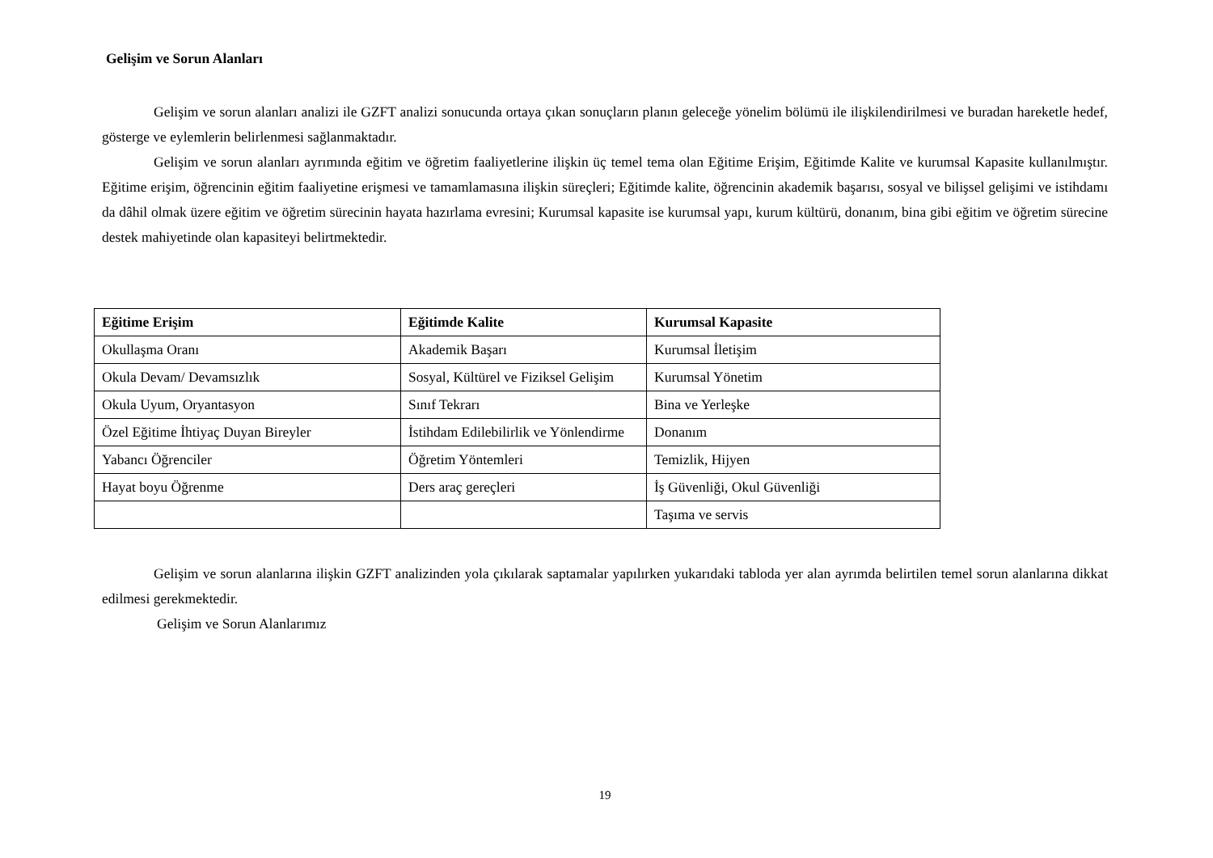Gelişim ve Sorun Alanları
Gelişim ve sorun alanları analizi ile GZFT analizi sonucunda ortaya çıkan sonuçların planın geleceğe yönelim bölümü ile ilişkilendirilmesi ve buradan hareketle hedef, gösterge ve eylemlerin belirlenmesi sağlanmaktadır.
Gelişim ve sorun alanları ayrımında eğitim ve öğretim faaliyetlerine ilişkin üç temel tema olan Eğitime Erişim, Eğitimde Kalite ve kurumsal Kapasite kullanılmıştır. Eğitime erişim, öğrencinin eğitim faaliyetine erişmesi ve tamamlamasına ilişkin süreçleri; Eğitimde kalite, öğrencinin akademik başarısı, sosyal ve bilişsel gelişimi ve istihdamı da dâhil olmak üzere eğitim ve öğretim sürecinin hayata hazırlama evresini; Kurumsal kapasite ise kurumsal yapı, kurum kültürü, donanım, bina gibi eğitim ve öğretim sürecine destek mahiyetinde olan kapasiteyi belirtmektedir.
| Eğitime Erişim | Eğitimde Kalite | Kurumsal Kapasite |
| --- | --- | --- |
| Okullaşma Oranı | Akademik Başarı | Kurumsal İletişim |
| Okula Devam/ Devamsızlık | Sosyal, Kültürel ve Fiziksel Gelişim | Kurumsal Yönetim |
| Okula Uyum, Oryantasyon | Sınıf Tekrarı | Bina ve Yerleşke |
| Özel Eğitime İhtiyaç Duyan Bireyler | İstihdam Edilebilirlik ve Yönlendirme | Donanım |
| Yabancı Öğrenciler | Öğretim Yöntemleri | Temizlik, Hijyen |
| Hayat boyu Öğrenme | Ders araç gereçleri | İş Güvenliği, Okul Güvenliği |
| | | Taşıma ve servis |
Gelişim ve sorun alanlarına ilişkin GZFT analizinden yola çıkılarak saptamalar yapılırken yukarıdaki tabloda yer alan ayrımda belirtilen temel sorun alanlarına dikkat edilmesi gerekmektedir.
Gelişim ve Sorun Alanlarımız
19